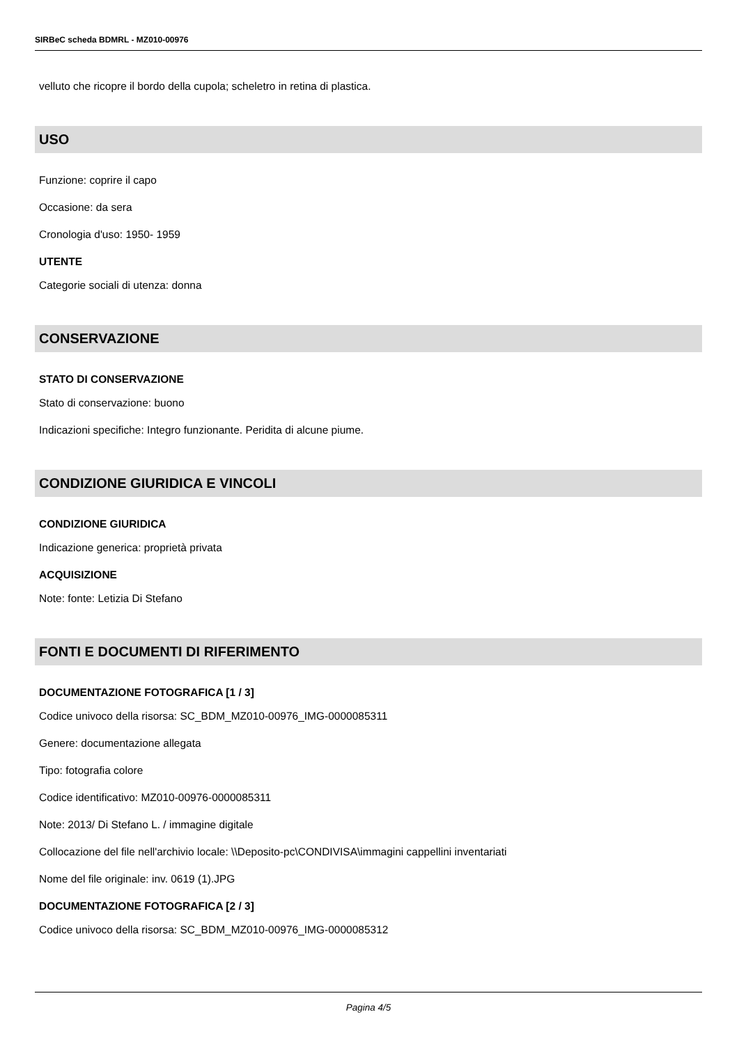SIRBeC scheda BDMRL - MZ010-00976
velluto che ricopre il bordo della cupola; scheletro in retina di plastica.
USO
Funzione: coprire il capo
Occasione: da sera
Cronologia d'uso: 1950- 1959
UTENTE
Categorie sociali di utenza: donna
CONSERVAZIONE
STATO DI CONSERVAZIONE
Stato di conservazione: buono
Indicazioni specifiche: Integro funzionante. Peridita di alcune piume.
CONDIZIONE GIURIDICA E VINCOLI
CONDIZIONE GIURIDICA
Indicazione generica: proprietà privata
ACQUISIZIONE
Note: fonte: Letizia Di Stefano
FONTI E DOCUMENTI DI RIFERIMENTO
DOCUMENTAZIONE FOTOGRAFICA [1 / 3]
Codice univoco della risorsa: SC_BDM_MZ010-00976_IMG-0000085311
Genere: documentazione allegata
Tipo: fotografia colore
Codice identificativo: MZ010-00976-0000085311
Note: 2013/ Di Stefano L. / immagine digitale
Collocazione del file nell'archivio locale: \\Deposito-pc\CONDIVISA\immagini cappellini inventariati
Nome del file originale: inv. 0619 (1).JPG
DOCUMENTAZIONE FOTOGRAFICA [2 / 3]
Codice univoco della risorsa: SC_BDM_MZ010-00976_IMG-0000085312
Pagina 4/5